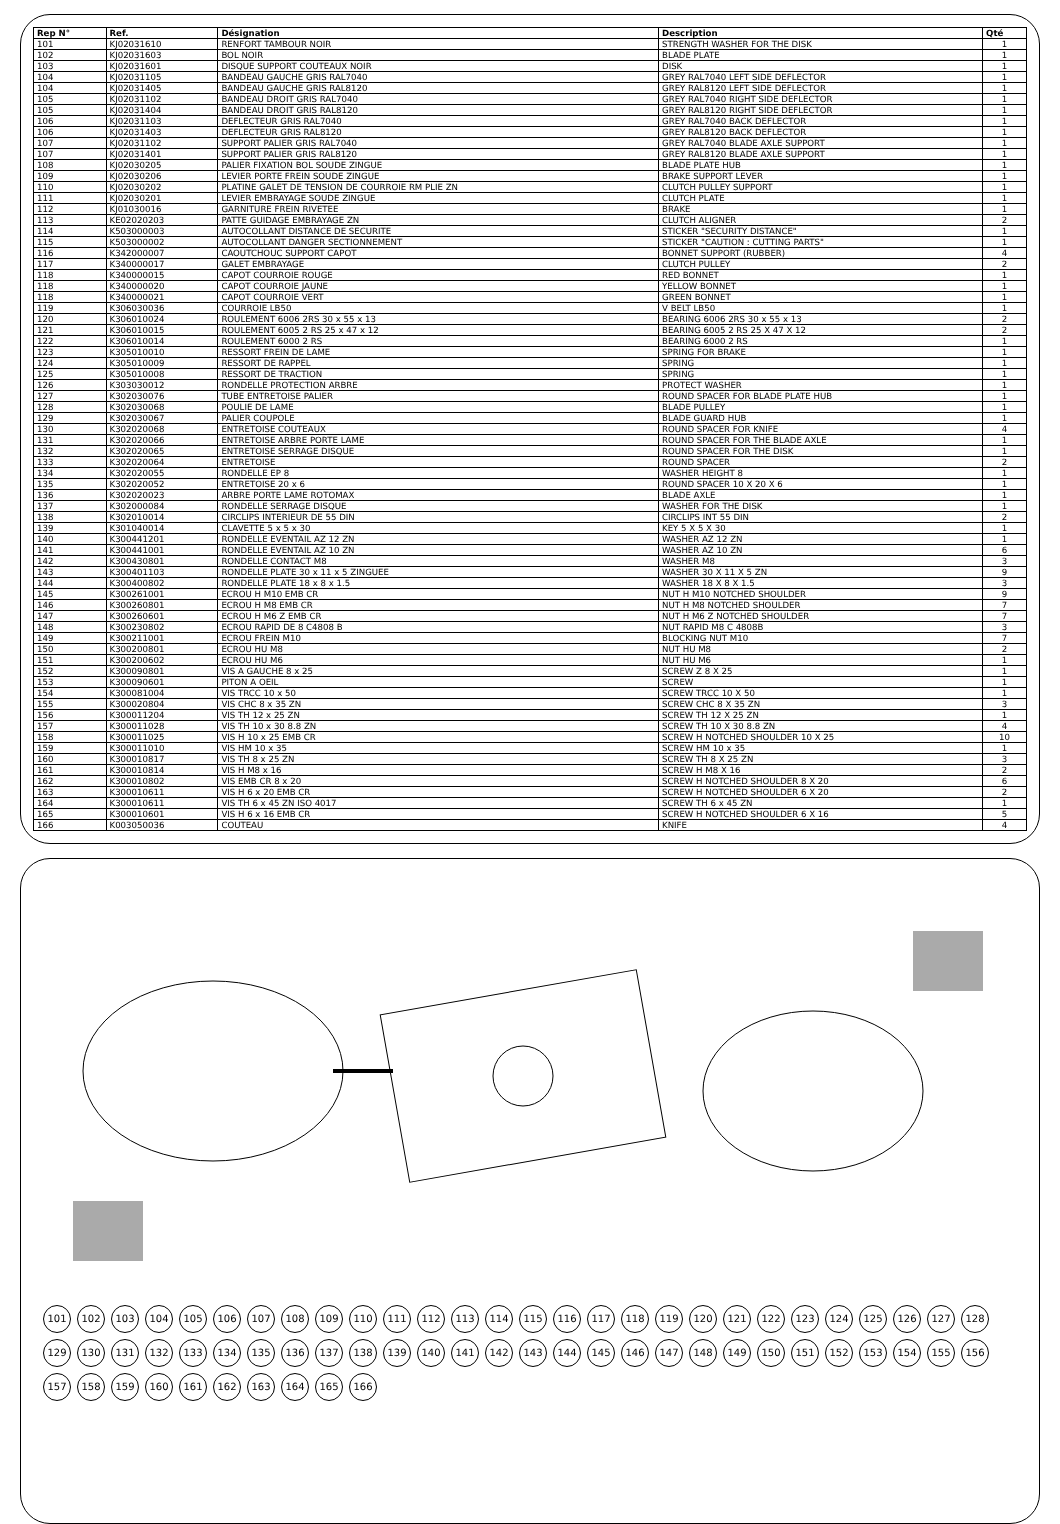| Rep N° | Ref. | Désignation | Description | Qté |
| --- | --- | --- | --- | --- |
| 101 | KJ02031610 | RENFORT TAMBOUR NOIR | STRENGTH WASHER FOR THE DISK | 1 |
| 102 | KJ02031603 | BOL NOIR | BLADE PLATE | 1 |
| 103 | KJ02031601 | DISQUE SUPPORT COUTEAUX NOIR | DISK | 1 |
| 104 | KJ02031105 | BANDEAU GAUCHE GRIS RAL7040 | GREY RAL7040 LEFT SIDE DEFLECTOR | 1 |
| 104 | KJ02031405 | BANDEAU GAUCHE GRIS RAL8120 | GREY RAL8120 LEFT SIDE DEFLECTOR | 1 |
| 105 | KJ02031102 | BANDEAU DROIT GRIS RAL7040 | GREY RAL7040 RIGHT SIDE DEFLECTOR | 1 |
| 105 | KJ02031404 | BANDEAU DROIT GRIS RAL8120 | GREY RAL8120 RIGHT SIDE DEFLECTOR | 1 |
| 106 | KJ02031103 | DEFLECTEUR GRIS RAL7040 | GREY RAL7040 BACK DEFLECTOR | 1 |
| 106 | KJ02031403 | DEFLECTEUR GRIS RAL8120 | GREY RAL8120 BACK DEFLECTOR | 1 |
| 107 | KJ02031102 | SUPPORT PALIER GRIS RAL7040 | GREY RAL7040 BLADE AXLE SUPPORT | 1 |
| 107 | KJ02031401 | SUPPORT PALIER GRIS RAL8120 | GREY RAL8120 BLADE AXLE SUPPORT | 1 |
| 108 | KJ02030205 | PALIER FIXATION BOL SOUDE ZINGUE | BLADE PLATE HUB | 1 |
| 109 | KJ02030206 | LEVIER PORTE FREIN SOUDE ZINGUE | BRAKE SUPPORT LEVER | 1 |
| 110 | KJ02030202 | PLATINE GALET DE TENSION DE COURROIE RM PLIE ZN | CLUTCH PULLEY SUPPORT | 1 |
| 111 | KJ02030201 | LEVIER EMBRAYAGE SOUDE ZINGUE | CLUTCH PLATE | 1 |
| 112 | KJ01030016 | GARNITURE FREIN RIVETEE | BRAKE | 1 |
| 113 | KE02020203 | PATTE GUIDAGE EMBRAYAGE ZN | CLUTCH ALIGNER | 2 |
| 114 | K503000003 | AUTOCOLLANT DISTANCE DE SECURITE | STICKER "SECURITY DISTANCE" | 1 |
| 115 | K503000002 | AUTOCOLLANT DANGER SECTIONNEMENT | STICKER "CAUTION : CUTTING PARTS" | 1 |
| 116 | K342000007 | CAOUTCHOUC SUPPORT CAPOT | BONNET SUPPORT (RUBBER) | 4 |
| 117 | K340000017 | GALET EMBRAYAGE | CLUTCH PULLEY | 2 |
| 118 | K340000015 | CAPOT COURROIE ROUGE | RED BONNET | 1 |
| 118 | K340000020 | CAPOT COURROIE JAUNE | YELLOW BONNET | 1 |
| 118 | K340000021 | CAPOT COURROIE VERT | GREEN BONNET | 1 |
| 119 | K306030036 | COURROIE LB50 | V BELT LB50 | 1 |
| 120 | K306010024 | ROULEMENT 6006 2RS 30 x 55 x 13 | BEARING 6006 2RS 30 x 55 x 13 | 2 |
| 121 | K306010015 | ROULEMENT 6005 2 RS 25 x 47 x 12 | BEARING 6005 2 RS 25 X 47 X 12 | 2 |
| 122 | K306010014 | ROULEMENT 6000 2 RS | BEARING 6000 2 RS | 1 |
| 123 | K305010010 | RESSORT FREIN DE LAME | SPRING FOR BRAKE | 1 |
| 124 | K305010009 | RESSORT DE RAPPEL | SPRING | 1 |
| 125 | K305010008 | RESSORT DE TRACTION | SPRING | 1 |
| 126 | K303030012 | RONDELLE PROTECTION ARBRE | PROTECT WASHER | 1 |
| 127 | K302030076 | TUBE ENTRETOISE PALIER | ROUND SPACER FOR BLADE PLATE HUB | 1 |
| 128 | K302030068 | POULIE DE LAME | BLADE PULLEY | 1 |
| 129 | K302030067 | PALIER COUPOLE | BLADE GUARD HUB | 1 |
| 130 | K302020068 | ENTRETOISE COUTEAUX | ROUND SPACER FOR KNIFE | 4 |
| 131 | K302020066 | ENTRETOISE ARBRE PORTE LAME | ROUND SPACER FOR THE BLADE AXLE | 1 |
| 132 | K302020065 | ENTRETOISE SERRAGE DISQUE | ROUND SPACER FOR THE DISK | 1 |
| 133 | K302020064 | ENTRETOISE | ROUND SPACER | 2 |
| 134 | K302020055 | RONDELLE EP 8 | WASHER HEIGHT 8 | 1 |
| 135 | K302020052 | ENTRETOISE 20 x 6 | ROUND SPACER 10 X 20 X 6 | 1 |
| 136 | K302020023 | ARBRE PORTE LAME ROTOMAX | BLADE AXLE | 1 |
| 137 | K302000084 | RONDELLE SERRAGE DISQUE | WASHER FOR THE DISK | 1 |
| 138 | K302010014 | CIRCLIPS INTERIEUR DE 55 DIN | CIRCLIPS INT 55 DIN | 2 |
| 139 | K301040014 | CLAVETTE 5 x 5 x 30 | KEY 5 X 5 X 30 | 1 |
| 140 | K300441201 | RONDELLE EVENTAIL AZ 12 ZN | WASHER AZ 12 ZN | 1 |
| 141 | K300441001 | RONDELLE EVENTAIL AZ 10 ZN | WASHER AZ 10 ZN | 6 |
| 142 | K300430801 | RONDELLE CONTACT M8 | WASHER M8 | 3 |
| 143 | K300401103 | RONDELLE PLATE 30 x 11 x 5 ZINGUEE | WASHER 30 X 11 X 5 ZN | 9 |
| 144 | K300400802 | RONDELLE PLATE 18 x 8 x 1.5 | WASHER 18 X 8 X 1.5 | 3 |
| 145 | K300261001 | ECROU H M10 EMB CR | NUT H M10 NOTCHED SHOULDER | 9 |
| 146 | K300260801 | ECROU H M8 EMB CR | NUT H M8 NOTCHED SHOULDER | 7 |
| 147 | K300260601 | ECROU H M6 Z EMB CR | NUT H M6 Z NOTCHED SHOULDER | 7 |
| 148 | K300230802 | ECROU RAPID DE 8 C4808 B | NUT RAPID M8 C 4808B | 3 |
| 149 | K300211001 | ECROU FREIN M10 | BLOCKING NUT M10 | 7 |
| 150 | K300200801 | ECROU HU M8 | NUT HU M8 | 2 |
| 151 | K300200602 | ECROU HU M6 | NUT HU M6 | 1 |
| 152 | K300090801 | VIS A GAUCHE 8 x 25 | SCREW Z 8 X 25 | 1 |
| 153 | K300090601 | PITON A OEIL | SCREW | 1 |
| 154 | K300081004 | VIS TRCC 10 x 50 | SCREW TRCC 10 X 50 | 1 |
| 155 | K300020804 | VIS CHC 8 x 35 ZN | SCREW CHC 8 X 35 ZN | 3 |
| 156 | K300011204 | VIS TH 12 x 25 ZN | SCREW TH 12 X 25 ZN | 1 |
| 157 | K300011028 | VIS TH 10 x 30 8.8 ZN | SCREW TH 10 X 30 8.8 ZN | 4 |
| 158 | K300011025 | VIS H 10 x 25 EMB CR | SCREW H NOTCHED SHOULDER 10 X 25 | 10 |
| 159 | K300011010 | VIS HM 10 x 35 | SCREW HM 10 x 35 | 1 |
| 160 | K300010817 | VIS TH 8 x 25 ZN | SCREW TH 8 X 25 ZN | 3 |
| 161 | K300010814 | VIS H M8 x 16 | SCREW H M8 X 16 | 2 |
| 162 | K300010802 | VIS EMB CR 8 x 20 | SCREW H NOTCHED SHOULDER 8 X 20 | 6 |
| 163 | K300010611 | VIS H 6 x 20 EMB CR | SCREW H NOTCHED SHOULDER 6 X 20 | 2 |
| 164 | K300010611 | VIS TH 6 x 45 ZN ISO 4017 | SCREW TH 6 x 45 ZN | 1 |
| 165 | K300010601 | VIS H 6 x 16 EMB CR | SCREW H NOTCHED SHOULDER 6 X 16 | 5 |
| 166 | K003050036 | COUTEAU | KNIFE | 4 |
101 102 103 104 105 106 107 108 109 110 111 112 113 114 115 116 117 118 119 120 121 122 123 124 125 126 127 128 129 130 131 132 133 134 135 136 137 138 139 140 141 142 143 144 145 146 147 148 149 150 151 152 153 154 155 156 157 158 159 160 161 162 163 164 165 166